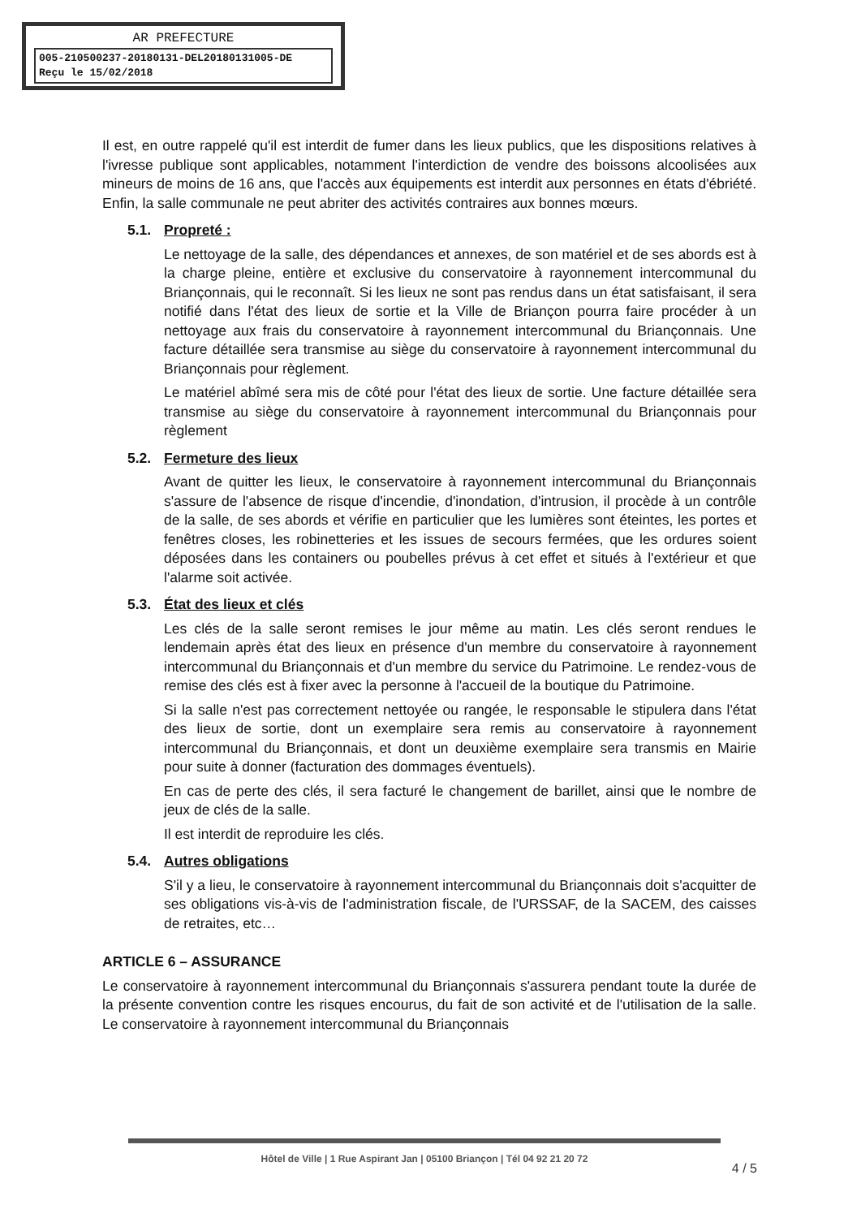AR PREFECTURE
005-210500237-20180131-DEL20180131005-DE
Reçu le 15/02/2018
Il est, en outre rappelé qu'il est interdit de fumer dans les lieux publics, que les dispositions relatives à l'ivresse publique sont applicables, notamment l'interdiction de vendre des boissons alcoolisées aux mineurs de moins de 16 ans, que l'accès aux équipements est interdit aux personnes en états d'ébriété. Enfin, la salle communale ne peut abriter des activités contraires aux bonnes mœurs.
5.1. Propreté :
Le nettoyage de la salle, des dépendances et annexes, de son matériel et de ses abords est à la charge pleine, entière et exclusive du conservatoire à rayonnement intercommunal du Briançonnais, qui le reconnaît. Si les lieux ne sont pas rendus dans un état satisfaisant, il sera notifié dans l'état des lieux de sortie et la Ville de Briançon pourra faire procéder à un nettoyage aux frais du conservatoire à rayonnement intercommunal du Briançonnais. Une facture détaillée sera transmise au siège du conservatoire à rayonnement intercommunal du Briançonnais pour règlement.
Le matériel abîmé sera mis de côté pour l'état des lieux de sortie. Une facture détaillée sera transmise au siège du conservatoire à rayonnement intercommunal du Briançonnais pour règlement
5.2. Fermeture des lieux
Avant de quitter les lieux, le conservatoire à rayonnement intercommunal du Briançonnais s'assure de l'absence de risque d'incendie, d'inondation, d'intrusion, il procède à un contrôle de la salle, de ses abords et vérifie en particulier que les lumières sont éteintes, les portes et fenêtres closes, les robinetteries et les issues de secours fermées, que les ordures soient déposées dans les containers ou poubelles prévus à cet effet et situés à l'extérieur et que l'alarme soit activée.
5.3. État des lieux et clés
Les clés de la salle seront remises le jour même au matin. Les clés seront rendues le lendemain après état des lieux en présence d'un membre du conservatoire à rayonnement intercommunal du Briançonnais et d'un membre du service du Patrimoine. Le rendez-vous de remise des clés est à fixer avec la personne à l'accueil de la boutique du Patrimoine.
Si la salle n'est pas correctement nettoyée ou rangée, le responsable le stipulera dans l'état des lieux de sortie, dont un exemplaire sera remis au conservatoire à rayonnement intercommunal du Briançonnais, et dont un deuxième exemplaire sera transmis en Mairie pour suite à donner (facturation des dommages éventuels).
En cas de perte des clés, il sera facturé le changement de barillet, ainsi que le nombre de jeux de clés de la salle.
Il est interdit de reproduire les clés.
5.4. Autres obligations
S'il y a lieu, le conservatoire à rayonnement intercommunal du Briançonnais doit s'acquitter de ses obligations vis-à-vis de l'administration fiscale, de l'URSSAF, de la SACEM, des caisses de retraites, etc…
ARTICLE 6 – ASSURANCE
Le conservatoire à rayonnement intercommunal du Briançonnais s'assurera pendant toute la durée de la présente convention contre les risques encourus, du fait de son activité et de l'utilisation de la salle. Le conservatoire à rayonnement intercommunal du Briançonnais
Hôtel de Ville | 1 Rue Aspirant Jan | 05100 Briançon | Tél 04 92 21 20 72
4 / 5